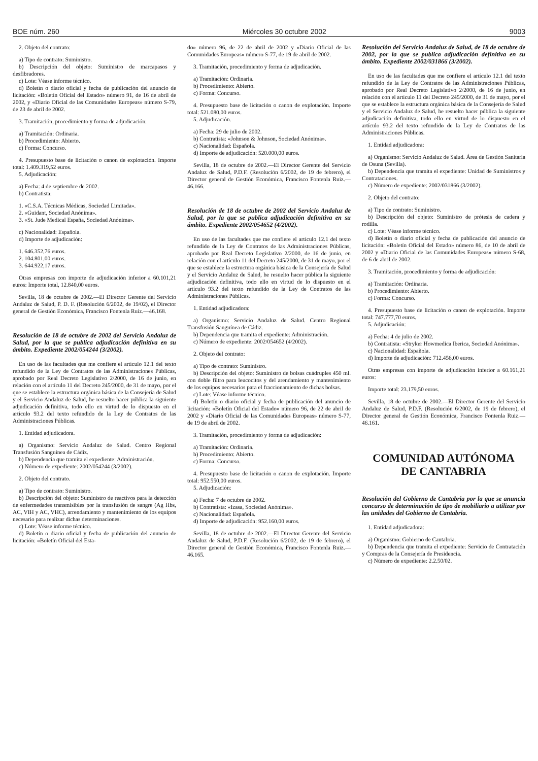BOE núm. 260 Miércoles 30 octubre 2002 9003
2. Objeto del contrato:
a) Tipo de contrato: Suministro.
b) Descripción del objeto: Suministro de marcapasos y desfibradores.
c) Lote: Véase informe técnico.
d) Boletín o diario oficial y fecha de publicación del anuncio de licitación: «Boletín Oficial del Estado» número 91, de 16 de abril de 2002, y «Diario Oficial de las Comunidades Europeas» número S-79, de 23 de abril de 2002.
3. Tramitación, procedimiento y forma de adjudicación:
a) Tramitación: Ordinaria.
b) Procedimiento: Abierto.
c) Forma: Concurso.
4. Presupuesto base de licitación o canon de explotación. Importe total: 1.409.319,52 euros.
5. Adjudicación:
a) Fecha: 4 de septiembre de 2002.
b) Contratista:
1. «C.S.A. Técnicas Médicas, Sociedad Limitada».
2. «Guidant, Sociedad Anónima».
3. «St. Jude Medical España, Sociedad Anónima».
c) Nacionalidad: Española.
d) Importe de adjudicación:
1. 646.352,76 euros.
2. 104.801,00 euros.
3. 644.922,17 euros.
Otras empresas con importe de adjudicación inferior a 60.101,21 euros: Importe total, 12.840,00 euros.
Sevilla, 18 de octubre de 2002.—El Director Gerente del Servicio Andaluz de Salud, P. D. F. (Resolución 6/2002, de 19/02), el Director general de Gestión Económica, Francisco Fontenla Ruiz.—46.168.
Resolución de 18 de octubre de 2002 del Servicio Andaluz de Salud, por la que se publica adjudicación definitiva en su ámbito. Expediente 2002/054244 (3/2002).
En uso de las facultades que me confiere el artículo 12.1 del texto refundido de la Ley de Contratos de las Administraciones Públicas, aprobado por Real Decreto Legislativo 2/2000, de 16 de junio, en relación con el artículo 11 del Decreto 245/2000, de 31 de mayo, por el que se establece la estructura orgánica básica de la Consejería de Salud y el Servicio Andaluz de Salud, he resuelto hacer pública la siguiente adjudicación definitiva, todo ello en virtud de lo dispuesto en el artículo 93.2 del texto refundido de la Ley de Contratos de las Administraciones Públicas.
1. Entidad adjudicadora.
a) Organismo: Servicio Andaluz de Salud. Centro Regional Transfusión Sanguínea de Cádiz.
b) Dependencia que tramita el expediente: Administración.
c) Número de expediente: 2002/054244 (3/2002).
2. Objeto del contrato.
a) Tipo de contrato: Suministro.
b) Descripción del objeto: Suministro de reactivos para la detección de enfermedades transmisibles por la transfusión de sangre (Ag Hbs, AC, VIH y AC, VHC), arrendamiento y mantenimiento de los equipos necesario para realizar dichas determinaciones.
c) Lote: Véase informe técnico.
d) Boletín o diario oficial y fecha de publicación del anuncio de licitación: «Boletín Oficial del Esta-
do» número 96, de 22 de abril de 2002 y «Diario Oficial de las Comunidades Europeas» número S-77, de 19 de abril de 2002.
3. Tramitación, procedimiento y forma de adjudicación.
a) Tramitación: Ordinaria.
b) Procedimiento: Abierto.
c) Forma: Concurso.
4. Presupuesto base de licitación o canon de explotación. Importe total: 521.080,00 euros.
5. Adjudicación.
a) Fecha: 29 de julio de 2002.
b) Contratista: «Johnson & Johnson, Sociedad Anónima».
c) Nacionalidad: Española.
d) Importe de adjudicación: 520.000,00 euros.
Sevilla, 18 de octubre de 2002.—El Director Gerente del Servicio Andaluz de Salud, P.D.F. (Resolución 6/2002, de 19 de febrero), el Director general de Gestión Económica, Francisco Fontenla Ruiz.—46.166.
Resolución de 18 de octubre de 2002 del Servicio Andaluz de Salud, por la que se publica adjudicación definitiva en su ámbito. Expediente 2002/054652 (4/2002).
En uso de las facultades que me confiere el artículo 12.1 del texto refundido de la Ley de Contratos de las Administraciones Públicas, aprobado por Real Decreto Legislativo 2/2000, de 16 de junio, en relación con el artículo 11 del Decreto 245/2000, de 31 de mayo, por el que se establece la estructura orgánica básica de la Consejería de Salud y el Servicio Andaluz de Salud, he resuelto hacer pública la siguiente adjudicación definitiva, todo ello en virtud de lo dispuesto en el artículo 93.2 del texto refundido de la Ley de Contratos de las Administraciones Públicas.
1. Entidad adjudicadora:
a) Organismo: Servicio Andaluz de Salud. Centro Regional Transfusión Sanguínea de Cádiz.
b) Dependencia que tramita el expediente: Administración.
c) Número de expediente: 2002/054652 (4/2002).
2. Objeto del contrato:
a) Tipo de contrato: Suministro.
b) Descripción del objeto: Suministro de bolsas cuádruples 450 ml. con doble filtro para leucocitos y del arendamiento y mantenimiento de los equipos necesarios para el fraccionamiento de dichas bolsas.
c) Lote: Véase informe técnico.
d) Boletín o diario oficial y fecha de publicación del anuncio de licitación: «Boletín Oficial del Estado» número 96, de 22 de abril de 2002 y «Diario Oficial de las Comunidades Europeas» número S-77, de 19 de abril de 2002.
3. Tramitación, procedimiento y forma de adjudicación:
a) Tramitación: Ordinaria.
b) Procedimiento: Abierto.
c) Forma: Concurso.
4. Presupuesto base de licitación o canon de explotación. Importe total: 952.550,00 euros.
5. Adjudicación:
a) Fecha: 7 de octubre de 2002.
b) Contratista: «Izasa, Sociedad Anónima».
c) Nacionalidad: Española.
d) Importe de adjudicación: 952.160,00 euros.
Sevilla, 18 de octubre de 2002.—El Director Gerente del Servicio Andaluz de Salud, P.D.F. (Resolución 6/2002, de 19 de febrero), el Director general de Gestión Económica, Francisco Fontenla Ruiz.—46.165.
Resolución del Servicio Andaluz de Salud, de 18 de octubre de 2002, por la que se publica adjudicación definitiva en su ámbito. Expediente 2002/031866 (3/2002).
En uso de las facultades que me confiere el artículo 12.1 del texto refundido de la Ley de Contratos de las Administraciones Públicas, aprobado por Real Decreto Legislativo 2/2000, de 16 de junio, en relación con el artículo 11 del Decreto 245/2000, de 31 de mayo, por el que se establece la estructura orgánica básica de la Consejería de Salud y el Servicio Andaluz de Salud, he resuelto hacer pública la siguiente adjudicación definitiva, todo ello en virtud de lo dispuesto en el artículo 93.2 del texto refundido de la Ley de Contratos de las Administraciones Públicas.
1. Entidad adjudicadora:
a) Organismo: Servicio Andaluz de Salud. Área de Gestión Sanitaria de Osuna (Sevilla).
b) Dependencia que tramita el expediente: Unidad de Suministros y Contrataciones.
c) Número de expediente: 2002/031866 (3/2002).
2. Objeto del contrato:
a) Tipo de contrato: Suministro.
b) Descripción del objeto: Suministro de prótesis de cadera y rodilla.
c) Lote: Véase informe técnico.
d) Boletín o diario oficial y fecha de publicación del anuncio de licitación: «Boletín Oficial del Estado» número 86, de 10 de abril de 2002 y «Diario Oficial de las Comunidades Europeas» número S-68, de 6 de abril de 2002.
3. Tramitación, procedimiento y forma de adjudicación:
a) Tramitación: Ordinaria.
b) Procedimiento: Abierto.
c) Forma: Concurso.
4. Presupuesto base de licitación o canon de explotación. Importe total: 747.777,70 euros.
5. Adjudicación:
a) Fecha: 4 de julio de 2002.
b) Contratista: «Stryker Howmedica Iberica, Sociedad Anónima».
c) Nacionalidad: Española.
d) Importe de adjudicación: 712.456,00 euros.
Otras empresas con importe de adjudicación inferior a 60.161,21 euros:
Importe total: 23.179,50 euros.
Sevilla, 18 de octubre de 2002.—El Director Gerente del Servicio Andaluz de Salud, P.D.F. (Resolución 6/2002, de 19 de febrero), el Director general de Gestión Económica, Francisco Fontenla Ruiz.—46.161.
COMUNIDAD AUTÓNOMA
DE CANTABRIA
Resolución del Gobierno de Cantabria por la que se anuncia concurso de determinación de tipo de mobiliario a utilizar por las unidades del Gobierno de Cantabria.
1. Entidad adjudicadora:
a) Organismo: Gobierno de Cantabria.
b) Dependencia que tramita el expediente: Servicio de Contratación y Compras de la Consejería de Presidencia.
c) Número de expediente: 2.2.50/02.